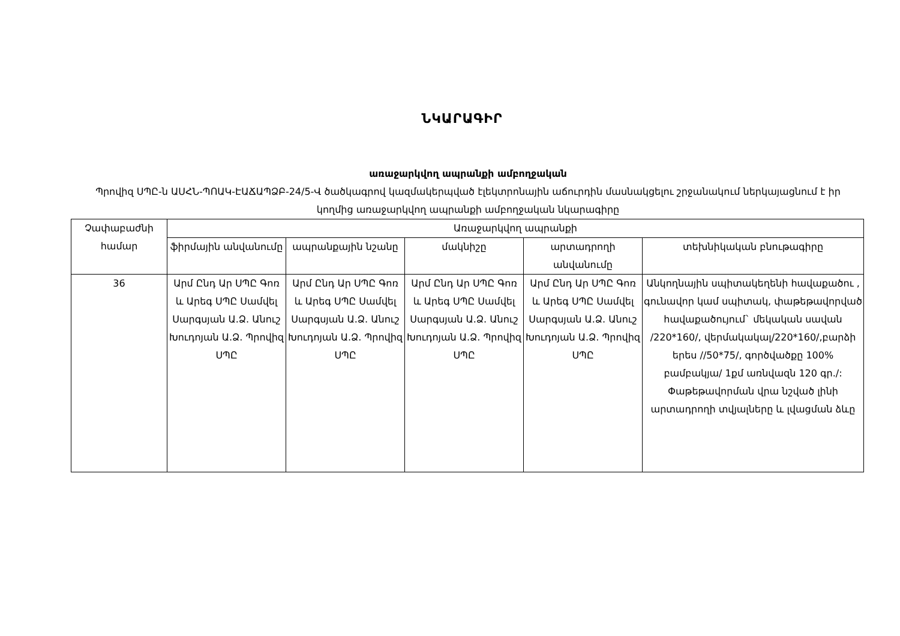ՆԿԱՐԱԳԻՐ
առաջարկվող ապրանքի ամբողջական
Պրովիզ ՍՊԸ-ն ԱՍՀՆ-ՊՈԱԿ-ԷԱՃԱՊՁԲ-24/5-Վ ծածկագրով կազմակերպված էլեկտրոնային աճուրդին մասնակցելու շրջանակում ներկայացնում է իր կողմից առաջարկվող ապրանքի ամբողջական նկարագիրը
| Չափաբաժնի համար | Առաջարկվող ապրանքի | | | | |
| --- | --- | --- | --- | --- | --- |
| | ֆիրմային անվանումը | ապրանքային նշանը | մակնիշը | արտադրողի անվանումը | տեխնիկական բնութագիրը |
| 36 | Արմ Ընդ Ար ՍՊԸ Գոռ և Արեգ ՍՊԸ Սամվել Սարգսյան Ա.Ձ. Անուշ Խուդոյան Ա.Ձ. Պրովիզ ՍՊԸ | Արմ Ընդ Ար ՍՊԸ Գոռ և Արեգ ՍՊԸ Սամվել Սարգսյան Ա.Ձ. Անուշ Խուդոյան Ա.Ձ. Պրովիզ ՍՊԸ | Արմ Ընդ Ար ՍՊԸ Գոռ և Արեգ ՍՊԸ Սամվել Սարգսյան Ա.Ձ. Անուշ Խուդոյան Ա.Ձ. Պրովիզ ՍՊԸ | Արմ Ընդ Ար ՍՊԸ Գոռ և Արեգ ՍՊԸ Սամվել Սարգսյան Ա.Ձ. Անուշ Խուդոյան Ա.Ձ. Պրովիզ ՍՊԸ | Անկողնային սպիտակեղենի հավաքածու , գունավոր կամ սպիտակ, փաթեթավորված հավաքածույում` մեկական սավան /220*160/, վերմակակալ/220*160/,բարձի երես //50*75/, գործվածքը 100% բամբակյա/ 1քմ առնվազն 120 գր./: Փաթեթավորման վրա նշված լինի արտադրողի տվյալները և լվացման ձևը |